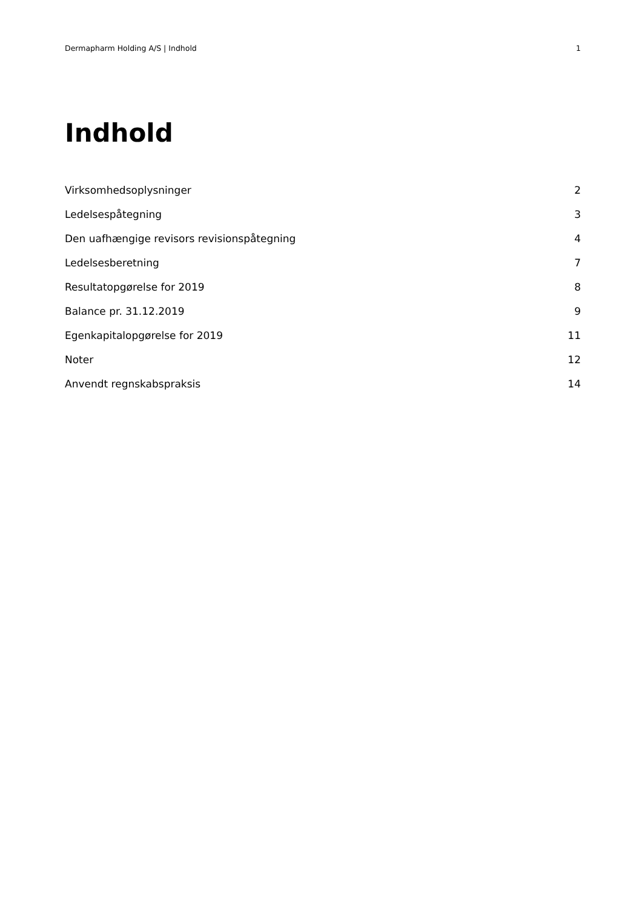Dermapharm Holding A/S | Indhold 1
Indhold
Virksomhedsoplysninger 2
Ledelsespåtegning 3
Den uafhængige revisors revisionspåtegning 4
Ledelsesberetning 7
Resultatopgørelse for 2019 8
Balance pr. 31.12.2019 9
Egenkapitalopgørelse for 2019 11
Noter 12
Anvendt regnskabspraksis 14